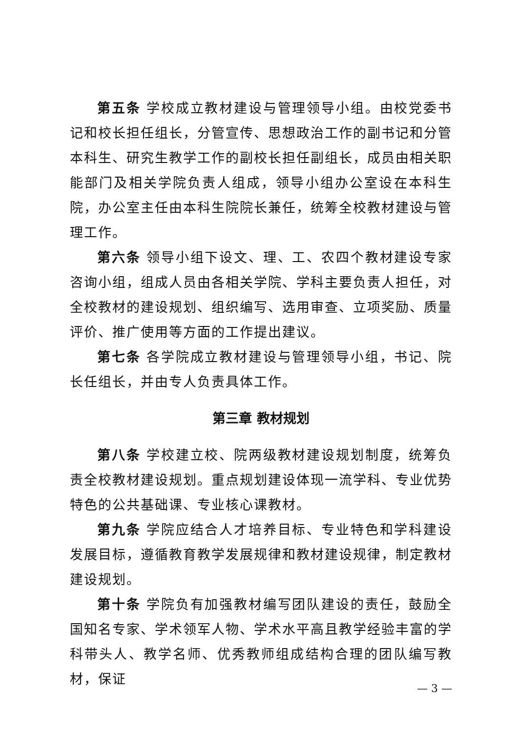第五条 学校成立教材建设与管理领导小组。由校党委书记和校长担任组长，分管宣传、思想政治工作的副书记和分管本科生、研究生教学工作的副校长担任副组长，成员由相关职能部门及相关学院负责人组成，领导小组办公室设在本科生院，办公室主任由本科生院院长兼任，统筹全校教材建设与管理工作。
第六条 领导小组下设文、理、工、农四个教材建设专家咨询小组，组成人员由各相关学院、学科主要负责人担任，对全校教材的建设规划、组织编写、选用审查、立项奖励、质量评价、推广使用等方面的工作提出建议。
第七条 各学院成立教材建设与管理领导小组，书记、院长任组长，并由专人负责具体工作。
第三章 教材规划
第八条 学校建立校、院两级教材建设规划制度，统筹负责全校教材建设规划。重点规划建设体现一流学科、专业优势特色的公共基础课、专业核心课教材。
第九条 学院应结合人才培养目标、专业特色和学科建设发展目标，遵循教育教学发展规律和教材建设规律，制定教材建设规划。
第十条 学院负有加强教材编写团队建设的责任，鼓励全国知名专家、学术领军人物、学术水平高且教学经验丰富的学科带头人、教学名师、优秀教师组成结构合理的团队编写教材，保证
— 3 —